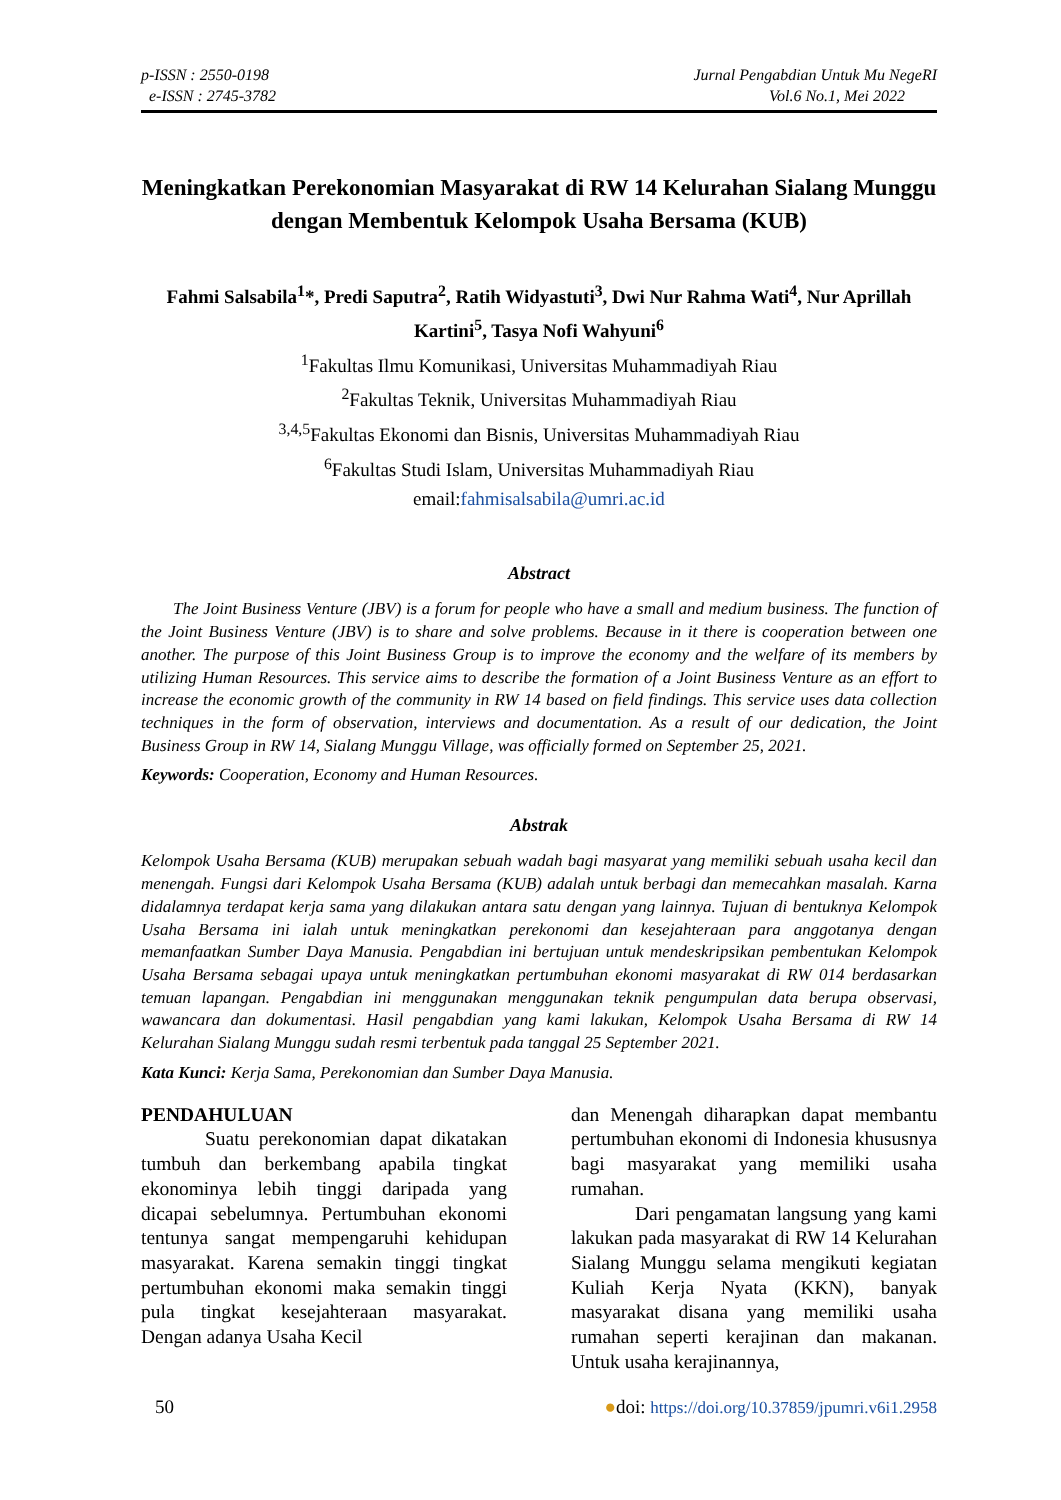p-ISSN : 2550-0198
e-ISSN : 2745-3782
Jurnal Pengabdian Untuk Mu NegeRI
Vol.6 No.1, Mei 2022
Meningkatkan Perekonomian Masyarakat di RW 14 Kelurahan Sialang Munggu dengan Membentuk Kelompok Usaha Bersama (KUB)
Fahmi Salsabila<sup>1</sup>*, Predi Saputra<sup>2</sup>, Ratih Widyastuti<sup>3</sup>, Dwi Nur Rahma Wati<sup>4</sup>, Nur Aprillah Kartini<sup>5</sup>, Tasya Nofi Wahyuni<sup>6</sup>
<sup>1</sup> Fakultas Ilmu Komunikasi, Universitas Muhammadiyah Riau
<sup>2</sup> Fakultas Teknik, Universitas Muhammadiyah Riau
<sup>3,4,5</sup>Fakultas Ekonomi dan Bisnis, Universitas Muhammadiyah Riau
<sup>6</sup> Fakultas Studi Islam, Universitas Muhammadiyah Riau
email:fahmisalsabila@umri.ac.id
Abstract
The Joint Business Venture (JBV) is a forum for people who have a small and medium business. The function of the Joint Business Venture (JBV) is to share and solve problems. Because in it there is cooperation between one another. The purpose of this Joint Business Group is to improve the economy and the welfare of its members by utilizing Human Resources. This service aims to describe the formation of a Joint Business Venture as an effort to increase the economic growth of the community in RW 14 based on field findings. This service uses data collection techniques in the form of observation, interviews and documentation. As a result of our dedication, the Joint Business Group in RW 14, Sialang Munggu Village, was officially formed on September 25, 2021.
Keywords: Cooperation, Economy and Human Resources.
Abstrak
Kelompok Usaha Bersama (KUB) merupakan sebuah wadah bagi masyarat yang memiliki sebuah usaha kecil dan menengah. Fungsi dari Kelompok Usaha Bersama (KUB) adalah untuk berbagi dan memecahkan masalah. Karna didalamnya terdapat kerja sama yang dilakukan antara satu dengan yang lainnya. Tujuan di bentuknya Kelompok Usaha Bersama ini ialah untuk meningkatkan perekonomi dan kesejahteraan para anggotanya dengan memanfaatkan Sumber Daya Manusia. Pengabdian ini bertujuan untuk mendeskripsikan pembentukan Kelompok Usaha Bersama sebagai upaya untuk meningkatkan pertumbuhan ekonomi masyarakat di RW 014 berdasarkan temuan lapangan. Pengabdian ini menggunakan menggunakan teknik pengumpulan data berupa observasi, wawancara dan dokumentasi. Hasil pengabdian yang kami lakukan, Kelompok Usaha Bersama di RW 14 Kelurahan Sialang Munggu sudah resmi terbentuk pada tanggal 25 September 2021.
Kata Kunci: Kerja Sama, Perekonomian dan Sumber Daya Manusia.
PENDAHULUAN
Suatu perekonomian dapat dikatakan tumbuh dan berkembang apabila tingkat ekonominya lebih tinggi daripada yang dicapai sebelumnya. Pertumbuhan ekonomi tentunya sangat mempengaruhi kehidupan masyarakat. Karena semakin tinggi tingkat pertumbuhan ekonomi maka semakin tinggi pula tingkat kesejahteraan masyarakat. Dengan adanya Usaha Kecil
dan Menengah diharapkan dapat membantu pertumbuhan ekonomi di Indonesia khususnya bagi masyarakat yang memiliki usaha rumahan.
Dari pengamatan langsung yang kami lakukan pada masyarakat di RW 14 Kelurahan Sialang Munggu selama mengikuti kegiatan Kuliah Kerja Nyata (KKN), banyak masyarakat disana yang memiliki usaha rumahan seperti kerajinan dan makanan. Untuk usaha kerajinannya,
50 ●doi: https://doi.org/10.37859/jpumri.v6i1.2958